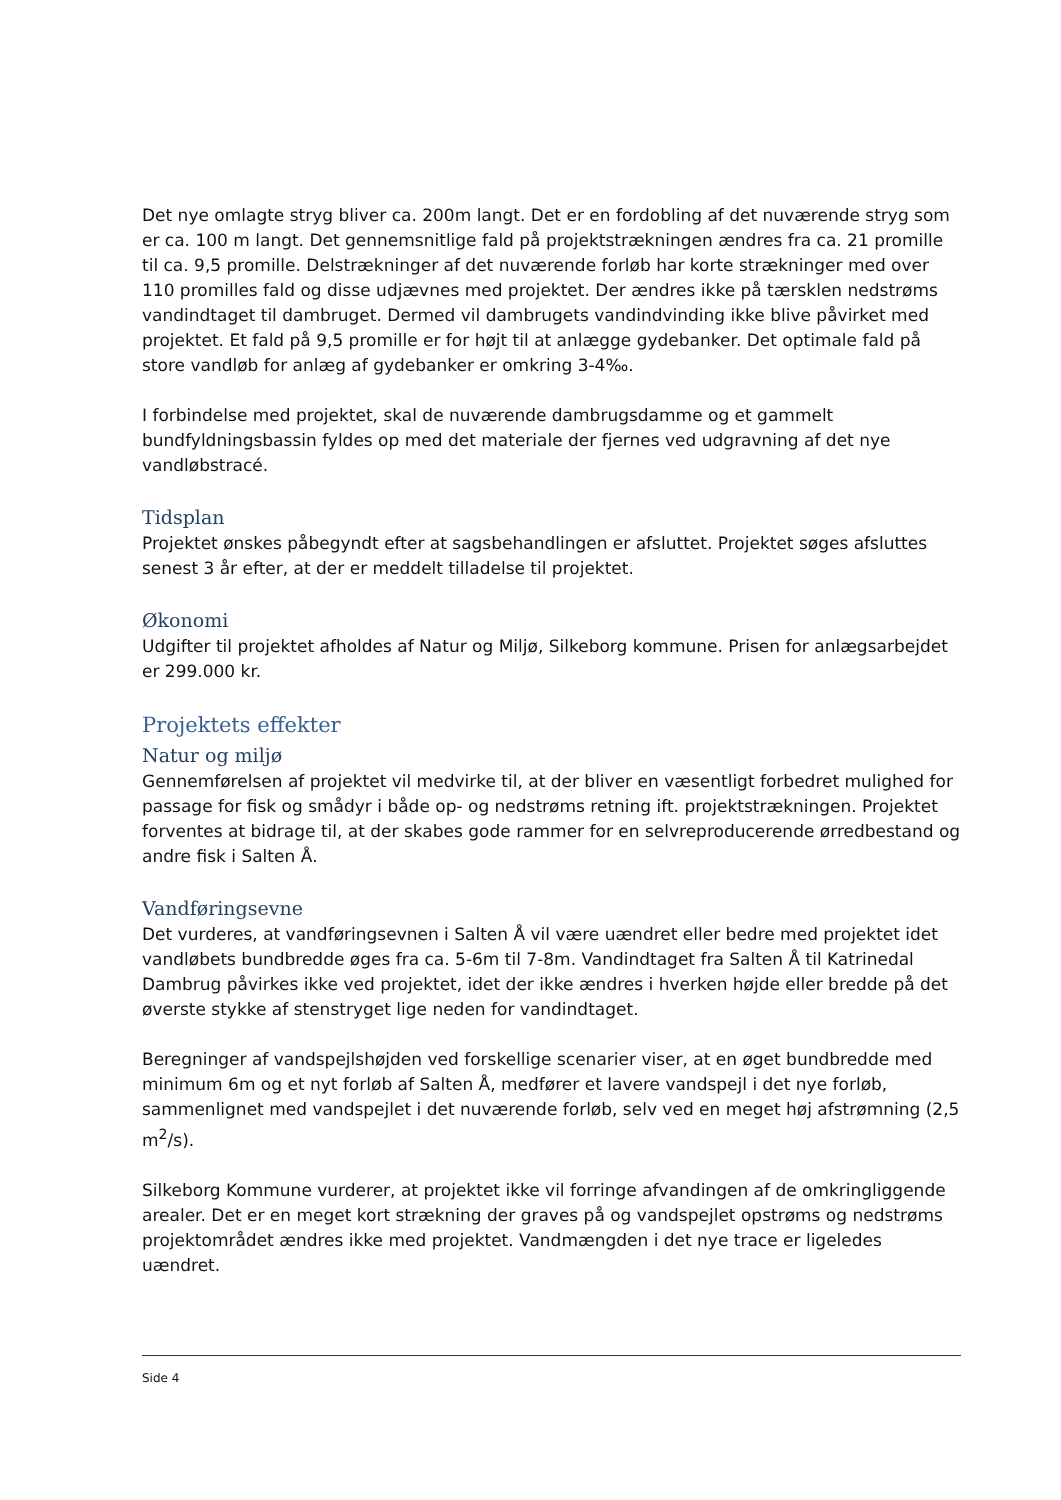Det nye omlagte stryg bliver ca. 200m langt. Det er en fordobling af det nuværende stryg som er ca. 100 m langt. Det gennemsnitlige fald på projektstrækningen ændres fra ca. 21 promille til ca. 9,5 promille. Delstrækninger af det nuværende forløb har korte strækninger med over 110 promilles fald og disse udjævnes med projektet. Der ændres ikke på tærsklen nedstrøms vandindtaget til dambruget. Dermed vil dambrugets vandindvinding ikke blive påvirket med projektet. Et fald på 9,5 promille er for højt til at anlægge gydebanker. Det optimale fald på store vandløb for anlæg af gydebanker er omkring 3-4‰.
I forbindelse med projektet, skal de nuværende dambrugsdamme og et gammelt bundfyldningsbassin fyldes op med det materiale der fjernes ved udgravning af det nye vandløbstracé.
Tidsplan
Projektet ønskes påbegyndt efter at sagsbehandlingen er afsluttet. Projektet søges afsluttes senest 3 år efter, at der er meddelt tilladelse til projektet.
Økonomi
Udgifter til projektet afholdes af Natur og Miljø, Silkeborg kommune. Prisen for anlægsarbejdet er 299.000 kr.
Projektets effekter
Natur og miljø
Gennemførelsen af projektet vil medvirke til, at der bliver en væsentligt forbedret mulighed for passage for fisk og smådyr i både op- og nedstrøms retning ift. projektstrækningen. Projektet forventes at bidrage til, at der skabes gode rammer for en selvreproducerende ørredbestand og andre fisk i Salten Å.
Vandføringsevne
Det vurderes, at vandføringsevnen i Salten Å vil være uændret eller bedre med projektet idet vandløbets bundbredde øges fra ca. 5-6m til 7-8m. Vandindtaget fra Salten Å til Katrinedal Dambrug påvirkes ikke ved projektet, idet der ikke ændres i hverken højde eller bredde på det øverste stykke af stenstryget lige neden for vandindtaget.
Beregninger af vandspejlshøjden ved forskellige scenarier viser, at en øget bundbredde med minimum 6m og et nyt forløb af Salten Å, medfører et lavere vandspejl i det nye forløb, sammenlignet med vandspejlet i det nuværende forløb, selv ved en meget høj afstrømning (2,5 m<sup>2</sup>/s).
Silkeborg Kommune vurderer, at projektet ikke vil forringe afvandingen af de omkringliggende arealer. Det er en meget kort strækning der graves på og vandspejlet opstrøms og nedstrøms projektområdet ændres ikke med projektet. Vandmængden i det nye trace er ligeledes uændret.
Side 4